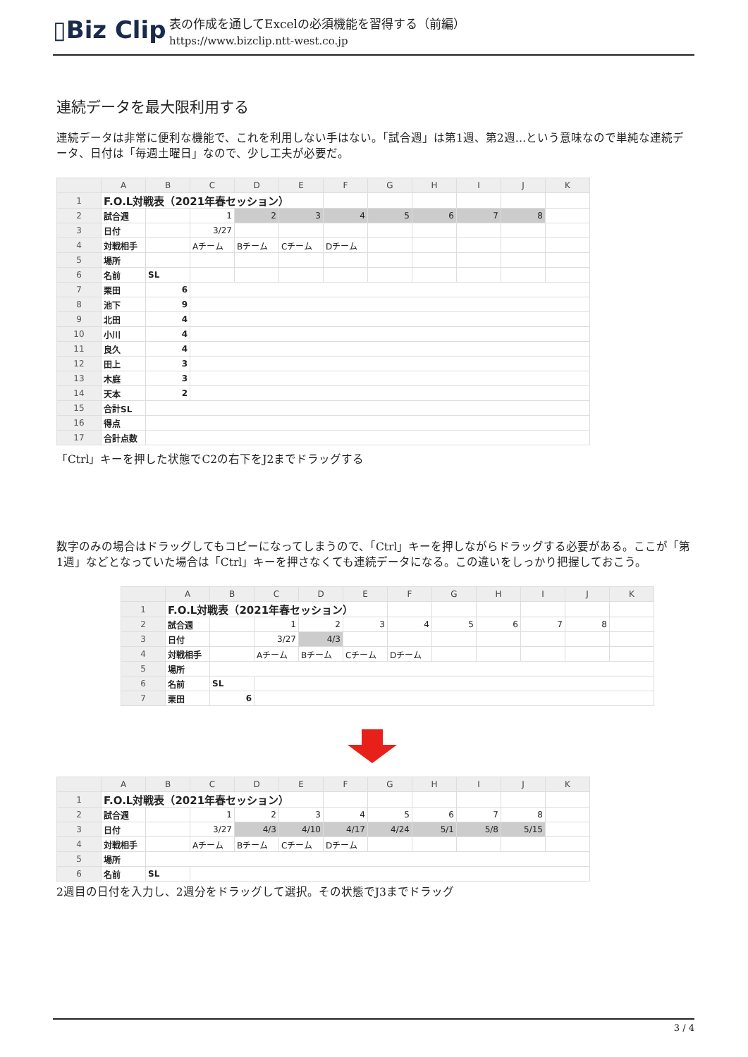▯ Biz Clip
表の作成を通してExcelの必須機能を習得する（前編）
https://www.bizclip.ntt-west.co.jp
連続データを最大限利用する
連続データは非常に便利な機能で、これを利用しない手はない。「試合週」は第1週、第2週…という意味なので単純な連続データ、日付は「毎週土曜日」なので、少し工夫が必要だ。
| | A | B | C | D | E | F | G | H | I | J | K |
| --- | --- | --- | --- | --- | --- | --- | --- | --- | --- | --- | --- |
| 1 | F.O.L対戦表（2021年春セッション） | | | | | | | | | | |
| 2 | 試合週 | | 1 | 2 | 3 | 4 | 5 | 6 | 7 | 8 | |
| 3 | 日付 | | 3/27 | | | | | | | | |
| 4 | 対戦相手 | | Aチーム | Bチーム | Cチーム | Dチーム | | | | | |
| 5 | 場所 | | | | | | | | | | |
| 6 | 名前 | SL | | | | | | | | | |
| 7 | 栗田 | 6 | | | | | | | | | |
| 8 | 池下 | 9 | | | | | | | | | |
| 9 | 北田 | 4 | | | | | | | | | |
| 10 | 小川 | 4 | | | | | | | | | |
| 11 | 良久 | 4 | | | | | | | | | |
| 12 | 田上 | 3 | | | | | | | | | |
| 13 | 木庭 | 3 | | | | | | | | | |
| 14 | 天本 | 2 | | | | | | | | | |
| 15 | 合計SL | | | | | | | | | | |
| 16 | 得点 | | | | | | | | | | |
| 17 | 合計点数 | | | | | | | | | | |
「Ctrl」キーを押した状態でC2の右下をJ2までドラッグする
数字のみの場合はドラッグしてもコピーになってしまうので、「Ctrl」キーを押しながらドラッグする必要がある。ここが「第1週」などとなっていた場合は「Ctrl」キーを押さなくても連続データになる。この違いをしっかり把握しておこう。
| | A | B | C | D | E | F | G | H | I | J | K |
| --- | --- | --- | --- | --- | --- | --- | --- | --- | --- | --- | --- |
| 1 | F.O.L対戦表（2021年春セッション） | | | | | | | | | | |
| 2 | 試合週 | | 1 | 2 | 3 | 4 | 5 | 6 | 7 | 8 | |
| 3 | 日付 | | 3/27 | 4/3 | | | | | | | |
| 4 | 対戦相手 | | Aチーム | Bチーム | Cチーム | Dチーム | | | | | |
| 5 | 場所 | | | | | | | | | | |
| 6 | 名前 | SL | | | | | | | | | |
| 7 | 栗田 | 6 | | | | | | | | | |
| | A | B | C | D | E | F | G | H | I | J | K |
| --- | --- | --- | --- | --- | --- | --- | --- | --- | --- | --- | --- |
| 1 | F.O.L対戦表（2021年春セッション） | | | | | | | | | | |
| 2 | 試合週 | | 1 | 2 | 3 | 4 | 5 | 6 | 7 | 8 | |
| 3 | 日付 | | 3/27 | 4/3 | 4/10 | 4/17 | 4/24 | 5/1 | 5/8 | 5/15 | |
| 4 | 対戦相手 | | Aチーム | Bチーム | Cチーム | Dチーム | | | | | |
| 5 | 場所 | | | | | | | | | | |
| 6 | 名前 | SL | | | | | | | | | |
2週目の日付を入力し、2週分をドラッグして選択。その状態でJ3までドラッグ
3 / 4